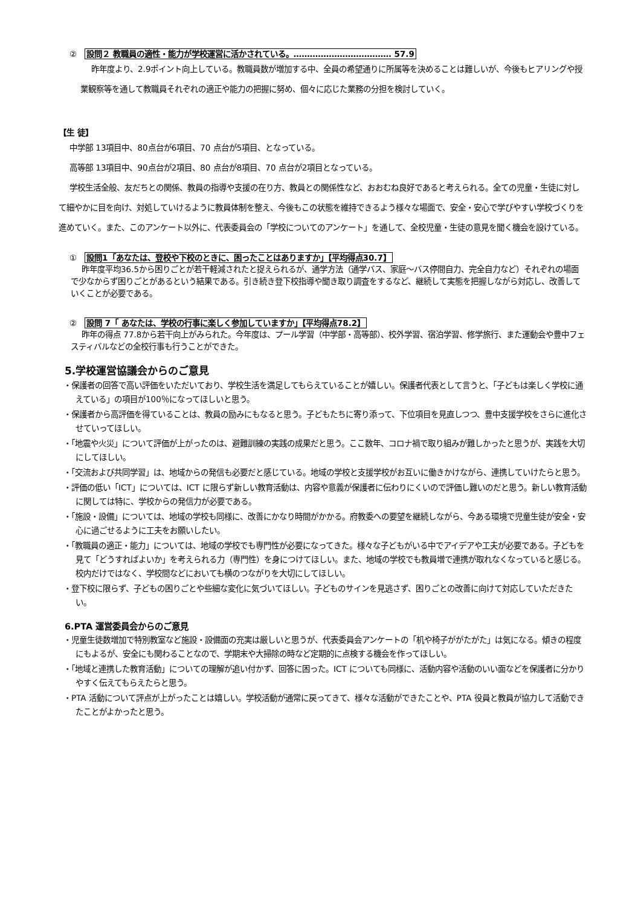②　設問２ 教職員の適性・能力が学校運営に活かされている。……………………………… 57.9
昨年度より、2.9ポイント向上している。教職員数が増加する中、全員の希望通りに所属等を決めることは難しいが、今後もヒアリングや授業観察等を通して教職員それぞれの適正や能力の把握に努め、個々に応じた業務の分担を検討していく。
【生 徒】
中学部 13項目中、80点台が6項目、70 点台が5項目、となっている。
高等部 13項目中、90点台が2項目、80 点台が8項目、70 点台が2項目となっている。
学校生活全般、友だちとの関係、教員の指導や支援の在り方、教員との関係性など、おおむね良好であると考えられる。全ての児童・生徒に対して細やかに目を向け、対処していけるように教員体制を整え、今後もこの状態を維持できるよう様々な場面で、安全・安心で学びやすい学校づくりを進めていく。また、このアンケート以外に、代表委員会の「学校についてのアンケート」を通して、全校児童・生徒の意見を聞く機会を設けている。
①　設問1「あなたは、登校や下校のときに、困ったことはありますか」【平均得点30.7】
昨年度平均36.5から困りごとが若干軽減されたと捉えられるが、通学方法（通学バス、家庭～バス停間自力、完全自力など）それぞれの場面で少なからず困りごとがあるという結果である。引き続き登下校指導や聞き取り調査をするなど、継続して実態を把握しながら対応し、改善していくことが必要である。
②　設問 7「 あなたは、学校の行事に楽しく参加していますか」【平均得点78.2】
昨年の得点 77.8から若干向上がみられた。今年度は、プール学習（中学部・高等部）、校外学習、宿泊学習、修学旅行、また運動会や豊中フェスティバルなどの全校行事も行うことができた。
5.学校運営協議会からのご意見
・保護者の回答で高い評価をいただいており、学校生活を満足してもらえていることが嬉しい。保護者代表として言うと、「子どもは楽しく学校に通えている」の項目が100％になってほしいと思う。
・保護者から高評価を得ていることは、教員の励みにもなると思う。子どもたちに寄り添って、下位項目を見直しつつ、豊中支援学校をさらに進化させていってほしい。
・「地震や火災」について評価が上がったのは、避難訓練の実践の成果だと思う。ここ数年、コロナ禍で取り組みが難しかったと思うが、実践を大切にしてほしい。
・「交流および共同学習」は、地域からの発信も必要だと感じている。地域の学校と支援学校がお互いに働きかけながら、連携していけたらと思う。
・評価の低い「ICT」については、ICT に限らず新しい教育活動は、内容や意義が保護者に伝わりにくいので評価し難いのだと思う。新しい教育活動に関しては特に、学校からの発信力が必要である。
・「施設・設備」については、地域の学校も同様に、改善にかなり時間がかかる。府教委への要望を継続しながら、今ある環境で児童生徒が安全・安心に過ごせるように工夫をお願いしたい。
・「教職員の適正・能力」については、地域の学校でも専門性が必要になってきた。様々な子どもがいる中でアイデアや工夫が必要である。子どもを見て「どうすればよいか」を考えられる力（専門性）を身につけてほしい。また、地域の学校でも教員増で連携が取れなくなっていると感じる。校内だけではなく、学校間などにおいても横のつながりを大切にしてほしい。
・登下校に限らず、子どもの困りごとや些細な変化に気づいてほしい。子どものサインを見逃さず、困りごとの改善に向けて対応していただきたい。
6.PTA 運営委員会からのご意見
・児童生徒数増加で特別教室など施設・設備面の充実は厳しいと思うが、代表委員会アンケートの「机や椅子ががたがた」は気になる。傾きの程度にもよるが、安全にも関わることなので、学期末や大掃除の時など定期的に点検する機会を作ってほしい。
・「地域と連携した教育活動」についての理解が追い付かず、回答に困った。ICT についても同様に、活動内容や活動のいい面などを保護者に分かりやすく伝えてもらえたらと思う。
・PTA 活動について評点が上がったことは嬉しい。学校活動が通常に戻ってきて、様々な活動ができたことや、PTA 役員と教員が協力して活動できたことがよかったと思う。